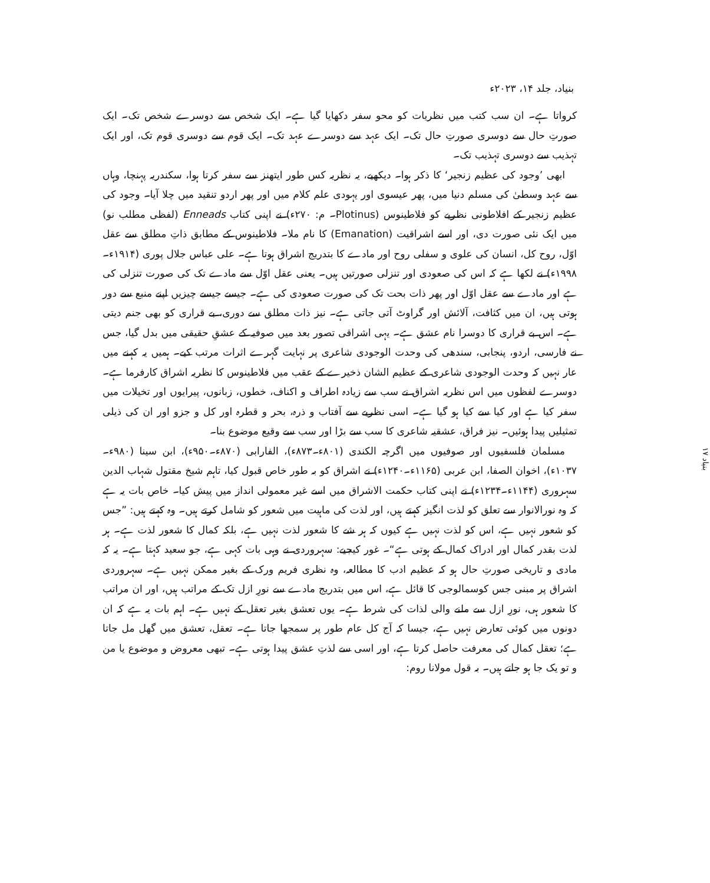بنیاد، جلد ۱۴، ۲۰۲۳ء
کرواتا ہے۔ ان سب کتب میں نظریات کو محو سفر دکھایا گیا ہے۔ ایک شخص سے دوسرے شخص تک۔ ایک صورتِ حال سے دوسری صورتِ حال تک۔ ایک عہد سے دوسرے عہد تک۔ ایک قوم سے دوسری قوم تک، اور ایک تہذیب سے دوسری تہذیب تک۔
ابھی ’وجود کی عظیم زنجیر‘ کا ذکر ہوا۔ دیکھیے، یہ نظریہ کس طور ایتھنز سے سفر کرتا ہوا، سکندریہ پہنچا، وہاں سے عہد وسطیٰ کی مسلم دنیا میں، پھر عیسوی اور یہودی علم کلام میں اور پھر اردو تنقید میں چلا آیا۔ وجود کی عظیم زنجیر کے افلاطونی نظریے کو فلاطینوس (Plotinus۔ م: ۲۷۰ء) نے اپنی کتاب Enneads (لفظی مطلب نو) میں ایک نئی صورت دی، اور اسے اشراقیت (Emanation) کا نام ملا۔ فلاطینوس کے مطابق ذاتِ مطلق سے عقل اوّل، روح کل، انسان کی علوی و سفلی روح اور مادے کا بتدریج اشراق ہوتا ہے۔ علی عباس جلال پوری (۱۹۱۴ء۔۱۹۹۸ء) نے لکھا ہے کہ اس کی صعودی اور تنزلی صورتیں ہیں۔ یعنی عقل اوّل سے مادے تک کی صورت تنزلی کی ہے اور مادے سے عقل اوّل اور پھر ذات بحت تک کی صورت صعودی کی ہے۔ جیسے جیسے چیزیں اپنے منبع سے دور ہوتی ہیں، ان میں کثافت، آلائش اور گراوٹ آتی جاتی ہے۔ نیز ذات مطلق سے دوری، بے قراری کو بھی جنم دیتی ہے۔ اس بے قراری کا دوسرا نام عشق ہے۔ یہی اشراقی تصور بعد میں صوفیہ کے عشقِ حقیقی میں بدل گیا، جس نے فارسی، اردو، پنجابی، سندھی کی وحدت الوجودی شاعری پر نہایت گہرے اثرات مرتب کیے۔ ہمیں یہ کہنے میں عار نہیں کہ وحدت الوجودی شاعری کے عظیم الشان ذخیرے کے عقب میں فلاطینوس کا نظریہ اشراق کارفرما ہے۔ دوسرے لفظوں میں اس نظریہ اشراق نے سب سے زیادہ اطراف و اکناف، خطوں، زبانوں، پیرایوں اور تخیلات میں سفر کیا ہے اور کیا سے کیا ہو گیا ہے۔ اسی نظریے سے آفتاب و ذرہ، بحر و قطرہ اور کل و جزو اور ان کی ذیلی تمثیلیں پیدا ہوئیں۔ نیز فراق، عشقیہ شاعری کا سب سے بڑا اور سب سے وقیع موضوع بنا۔
مسلمان فلسفیوں اور صوفیوں میں اگرچہ الکندی (۸۰۱ء۔۸۷۳ء)، الفارابی (۸۷۰ء۔۹۵۰ء)، ابن سینا (۹۸۰ء۔۱۰۳۷ء)، اخوان الصفا، ابن عربی (۱۱۶۵ء۔۱۲۴۰ء) نے اشراق کو بہ طور خاص قبول کیا، تاہم شیخ مقتول شہاب الدین سہروری (۱۱۴۴ء۔۱۲۳۴ء) نے اپنی کتاب حکمت الاشراق میں اسے غیر معمولی انداز میں پیش کیا۔ خاص بات یہ ہے کہ وہ نورالانوار سے تعلق کو لذت انگیز کہتے ہیں، اور لذت کی ماہیت میں شعور کو شامل کرتے ہیں۔ وہ کہتے ہیں: ”جس کو شعور نہیں ہے، اس کو لذت نہیں ہے کیوں کہ ہر شے کا شعور لذت نہیں ہے، بلکہ کمال کا شعور لذت ہے۔ ہر لذت بقدر کمال اور ادراک کمال کے ہوتی ہے“۔ غور کیجیے: سہروردی نے وہی بات کہی ہے، جو سعید کہتا ہے۔ یہ کہ مادی و تاریخی صورتِ حال ہو کہ عظیم ادب کا مطالعہ، وہ نظری فریم ورک کے بغیر ممکن نہیں ہے۔ سہروردی اشراق پر مبنی جس کوسمالوجی کا قائل ہے، اس میں بتدریج مادے سے نورِ ازل تک کے مراتب ہیں، اور ان مراتب کا شعور ہی، نورِ ازل سے ملنے والی لذات کی شرط ہے۔ یوں تعشق بغیر تعقل کے نہیں ہے۔ اہم بات یہ ہے کہ ان دونوں میں کوئی تعارض نہیں ہے، جیسا کہ آج کل عام طور پر سمجھا جاتا ہے۔ تعقل، تعشق میں گھل مل جاتا ہے؛ تعقل کمال کی معرفت حاصل کرتا ہے، اور اسی سے لذتِ عشق پیدا ہوتی ہے۔ تبھی معروض و موضوع یا من و تو یک جا ہو جاتے ہیں۔ بہ قول مولانا روم:
۱۷ بنیاد